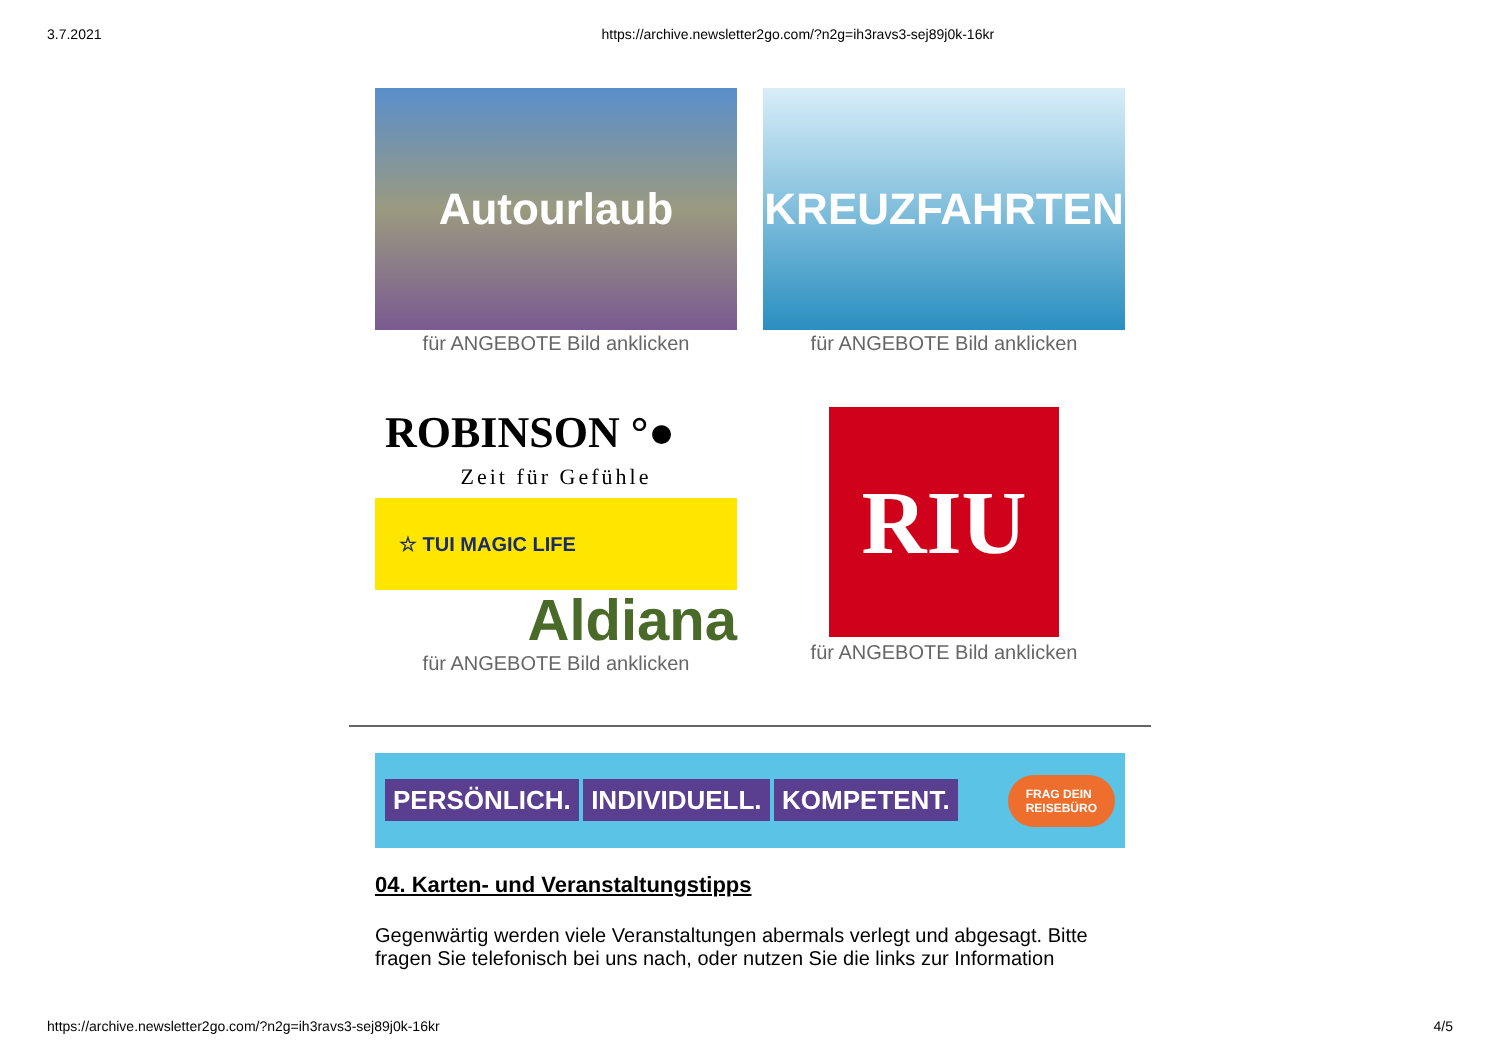3.7.2021 https://archive.newsletter2go.com/?n2g=ih3ravs3-sej89j0k-16kr
Autourlaub
für ANGEBOTE Bild anklicken
KREUZFAHRTEN
für ANGEBOTE Bild anklicken
ROBINSON °●
Zeit für Gefühle
☆ TUI MAGIC LIFE
Aldiana
für ANGEBOTE Bild anklicken
RIU
für ANGEBOTE Bild anklicken
PERSÖNLICH. INDIVIDUELL. KOMPETENT.
FRAG DEIN
REISEBÜRO
04. Karten- und Veranstaltungstipps
Gegenwärtig werden viele Veranstaltungen abermals verlegt und abgesagt. Bitte fragen Sie telefonisch bei uns nach, oder nutzen Sie die links zur Information
https://archive.newsletter2go.com/?n2g=ih3ravs3-sej89j0k-16kr 4/5